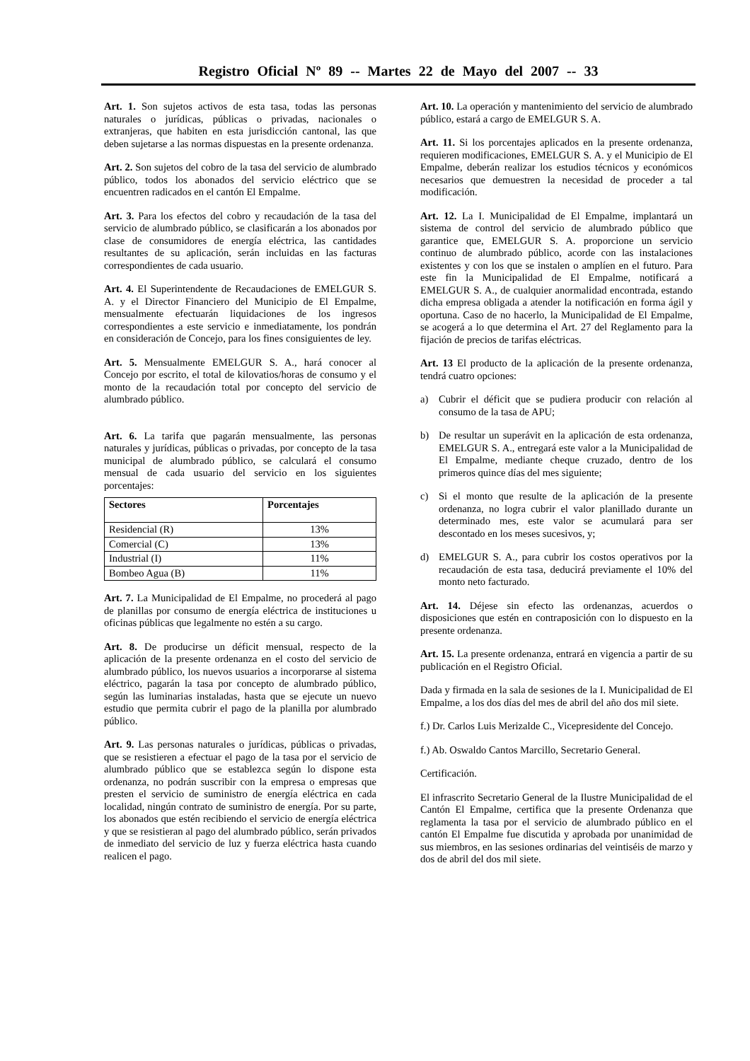Registro Oficial Nº 89 -- Martes 22 de Mayo del 2007 -- 33
Art. 1. Son sujetos activos de esta tasa, todas las personas naturales o jurídicas, públicas o privadas, nacionales o extranjeras, que habiten en esta jurisdicción cantonal, las que deben sujetarse a las normas dispuestas en la presente ordenanza.
Art. 2. Son sujetos del cobro de la tasa del servicio de alumbrado público, todos los abonados del servicio eléctrico que se encuentren radicados en el cantón El Empalme.
Art. 3. Para los efectos del cobro y recaudación de la tasa del servicio de alumbrado público, se clasificarán a los abonados por clase de consumidores de energía eléctrica, las cantidades resultantes de su aplicación, serán incluidas en las facturas correspondientes de cada usuario.
Art. 4. El Superintendente de Recaudaciones de EMELGUR S. A. y el Director Financiero del Municipio de El Empalme, mensualmente efectuarán liquidaciones de los ingresos correspondientes a este servicio e inmediatamente, los pondrán en consideración de Concejo, para los fines consiguientes de ley.
Art. 5. Mensualmente EMELGUR S. A., hará conocer al Concejo por escrito, el total de kilovatios/horas de consumo y el monto de la recaudación total por concepto del servicio de alumbrado público.
Art. 6. La tarifa que pagarán mensualmente, las personas naturales y jurídicas, públicas o privadas, por concepto de la tasa municipal de alumbrado público, se calculará el consumo mensual de cada usuario del servicio en los siguientes porcentajes:
| Sectores | Porcentajes |
| --- | --- |
| Residencial (R) | 13% |
| Comercial (C) | 13% |
| Industrial (I) | 11% |
| Bombeo Agua (B) | 11% |
Art. 7. La Municipalidad de El Empalme, no procederá al pago de planillas por consumo de energía eléctrica de instituciones u oficinas públicas que legalmente no estén a su cargo.
Art. 8. De producirse un déficit mensual, respecto de la aplicación de la presente ordenanza en el costo del servicio de alumbrado público, los nuevos usuarios a incorporarse al sistema eléctrico, pagarán la tasa por concepto de alumbrado público, según las luminarias instaladas, hasta que se ejecute un nuevo estudio que permita cubrir el pago de la planilla por alumbrado público.
Art. 9. Las personas naturales o jurídicas, públicas o privadas, que se resistieren a efectuar el pago de la tasa por el servicio de alumbrado público que se establezca según lo dispone esta ordenanza, no podrán suscribir con la empresa o empresas que presten el servicio de suministro de energía eléctrica en cada localidad, ningún contrato de suministro de energía. Por su parte, los abonados que estén recibiendo el servicio de energía eléctrica y que se resistieran al pago del alumbrado público, serán privados de inmediato del servicio de luz y fuerza eléctrica hasta cuando realicen el pago.
Art. 10. La operación y mantenimiento del servicio de alumbrado público, estará a cargo de EMELGUR S. A.
Art. 11. Si los porcentajes aplicados en la presente ordenanza, requieren modificaciones, EMELGUR S. A. y el Municipio de El Empalme, deberán realizar los estudios técnicos y económicos necesarios que demuestren la necesidad de proceder a tal modificación.
Art. 12. La I. Municipalidad de El Empalme, implantará un sistema de control del servicio de alumbrado público que garantice que, EMELGUR S. A. proporcione un servicio continuo de alumbrado público, acorde con las instalaciones existentes y con los que se instalen o amplíen en el futuro. Para este fin la Municipalidad de El Empalme, notificará a EMELGUR S. A., de cualquier anormalidad encontrada, estando dicha empresa obligada a atender la notificación en forma ágil y oportuna. Caso de no hacerlo, la Municipalidad de El Empalme, se acogerá a lo que determina el Art. 27 del Reglamento para la fijación de precios de tarifas eléctricas.
Art. 13 El producto de la aplicación de la presente ordenanza, tendrá cuatro opciones:
a) Cubrir el déficit que se pudiera producir con relación al consumo de la tasa de APU;
b) De resultar un superávit en la aplicación de esta ordenanza, EMELGUR S. A., entregará este valor a la Municipalidad de El Empalme, mediante cheque cruzado, dentro de los primeros quince días del mes siguiente;
c) Si el monto que resulte de la aplicación de la presente ordenanza, no logra cubrir el valor planillado durante un determinado mes, este valor se acumulará para ser descontado en los meses sucesivos, y;
d) EMELGUR S. A., para cubrir los costos operativos por la recaudación de esta tasa, deducirá previamente el 10% del monto neto facturado.
Art. 14. Déjese sin efecto las ordenanzas, acuerdos o disposiciones que estén en contraposición con lo dispuesto en la presente ordenanza.
Art. 15. La presente ordenanza, entrará en vigencia a partir de su publicación en el Registro Oficial.
Dada y firmada en la sala de sesiones de la I. Municipalidad de El Empalme, a los dos días del mes de abril del año dos mil siete.
f.) Dr. Carlos Luis Merizalde C., Vicepresidente del Concejo.
f.) Ab. Oswaldo Cantos Marcillo, Secretario General.
Certificación.
El infrascrito Secretario General de la Ilustre Municipalidad de el Cantón El Empalme, certifica que la presente Ordenanza que reglamenta la tasa por el servicio de alumbrado público en el cantón El Empalme fue discutida y aprobada por unanimidad de sus miembros, en las sesiones ordinarias del veintiséis de marzo y dos de abril del dos mil siete.